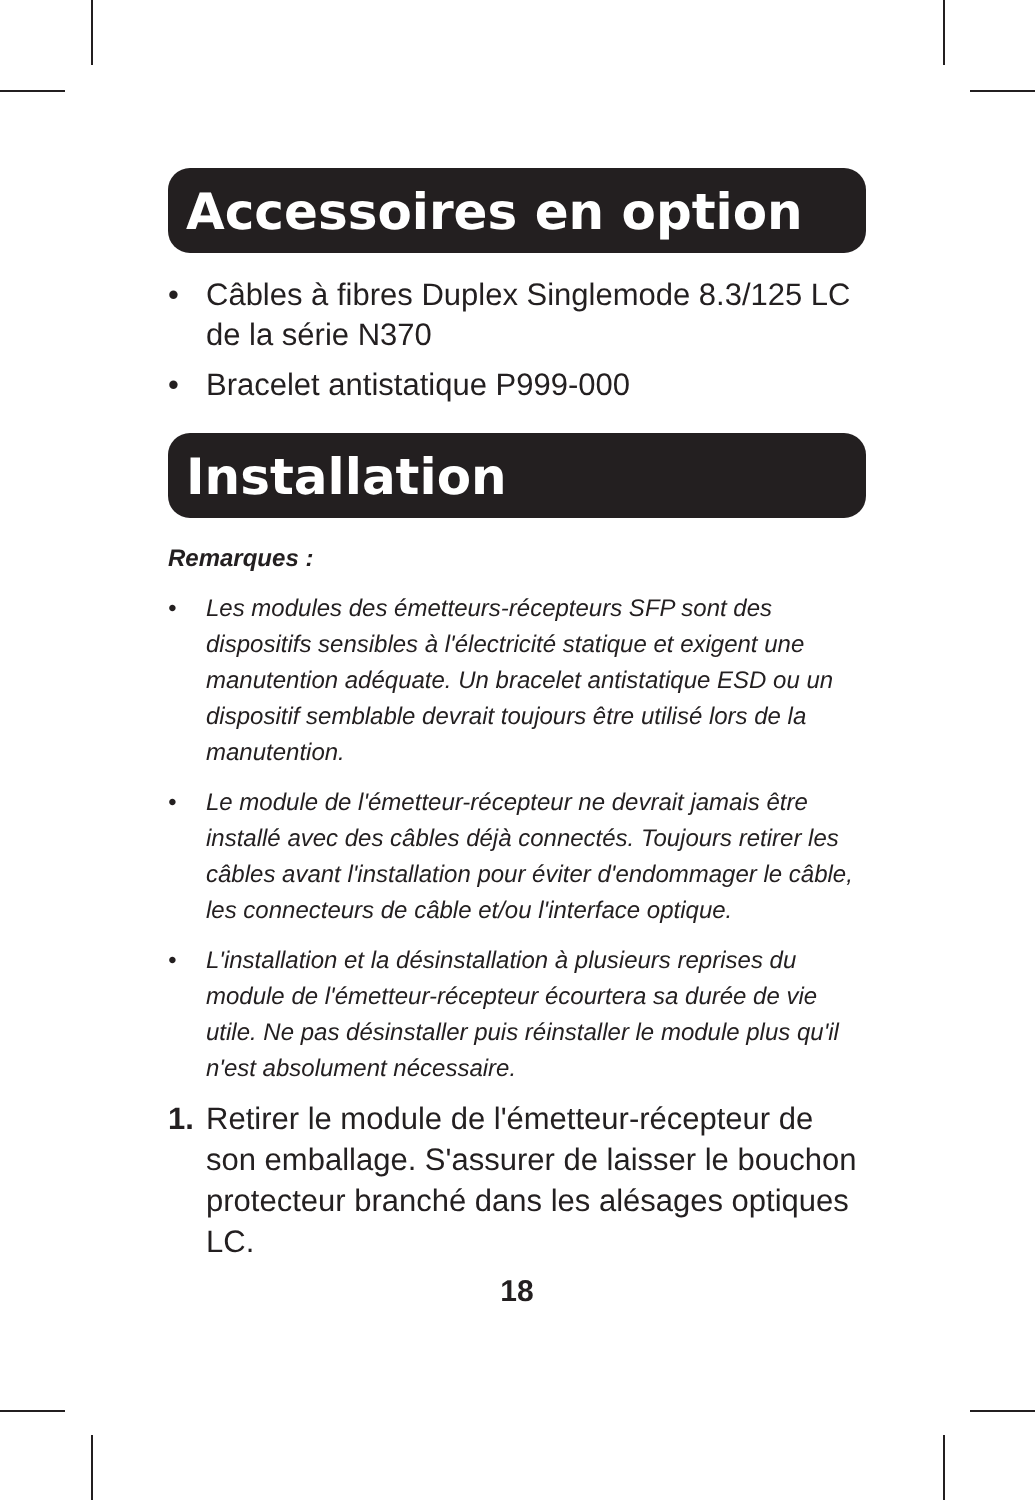Accessoires en option
• Câbles à fibres Duplex Singlemode 8.3/125 LC de la série N370
• Bracelet antistatique P999-000
Installation
Remarques :
• Les modules des émetteurs-récepteurs SFP sont des dispositifs sensibles à l'électricité statique et exigent une manutention adéquate. Un bracelet antistatique ESD ou un dispositif semblable devrait toujours être utilisé lors de la manutention.
• Le module de l'émetteur-récepteur ne devrait jamais être installé avec des câbles déjà connectés. Toujours retirer les câbles avant l'installation pour éviter d'endommager le câble, les connecteurs de câble et/ou l'interface optique.
• L'installation et la désinstallation à plusieurs reprises du module de l'émetteur-récepteur écourtera sa durée de vie utile. Ne pas désinstaller puis réinstaller le module plus qu'il n'est absolument nécessaire.
1. Retirer le module de l'émetteur-récepteur de son emballage. S'assurer de laisser le bouchon protecteur branché dans les alésages optiques LC.
18